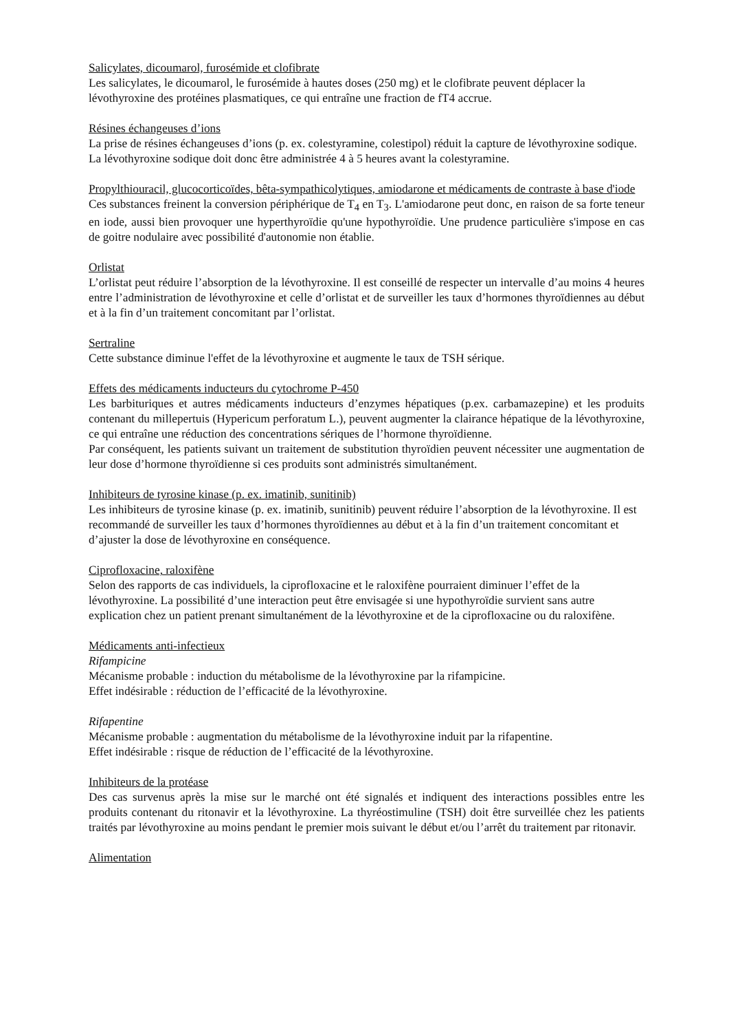Salicylates, dicoumarol, furosémide et clofibrate
Les salicylates, le dicoumarol, le furosémide à hautes doses (250 mg) et le clofibrate peuvent déplacer la lévothyroxine des protéines plasmatiques, ce qui entraîne une fraction de fT4 accrue.
Résines échangeuses d’ions
La prise de résines échangeuses d’ions (p. ex. colestyramine, colestipol) réduit la capture de lévothyroxine sodique. La lévothyroxine sodique doit donc être administrée 4 à 5 heures avant la colestyramine.
Propylthiouracil, glucocorticoïdes, bêta-sympathicolytiques, amiodarone et médicaments de contraste à base d'iode
Ces substances freinent la conversion périphérique de T<sub>4</sub> en T<sub>3</sub>. L'amiodarone peut donc, en raison de sa forte teneur en iode, aussi bien provoquer une hyperthyroïdie qu'une hypothyroïdie. Une prudence particulière s'impose en cas de goitre nodulaire avec possibilité d'autonomie non établie.
Orlistat
L’orlistat peut réduire l’absorption de la lévothyroxine. Il est conseillé de respecter un intervalle d’au moins 4 heures entre l’administration de lévothyroxine et celle d’orlistat et de surveiller les taux d’hormones thyroïdiennes au début et à la fin d’un traitement concomitant par l’orlistat.
Sertraline
Cette substance diminue l'effet de la lévothyroxine et augmente le taux de TSH sérique.
Effets des médicaments inducteurs du cytochrome P-450
Les barbituriques et autres médicaments inducteurs d’enzymes hépatiques (p.ex. carbamazepine) et les produits contenant du millepertuis (Hypericum perforatum L.), peuvent augmenter la clairance hépatique de la lévothyroxine, ce qui entraîne une réduction des concentrations sériques de l’hormone thyroïdienne.
Par conséquent, les patients suivant un traitement de substitution thyroïdien peuvent nécessiter une augmentation de leur dose d’hormone thyroïdienne si ces produits sont administrés simultanément.
Inhibiteurs de tyrosine kinase (p. ex. imatinib, sunitinib)
Les inhibiteurs de tyrosine kinase (p. ex. imatinib, sunitinib) peuvent réduire l’absorption de la lévothyroxine. Il est recommandé de surveiller les taux d’hormones thyroïdiennes au début et à la fin d’un traitement concomitant et d’ajuster la dose de lévothyroxine en conséquence.
Ciprofloxacine, raloxifène
Selon des rapports de cas individuels, la ciprofloxacine et le raloxifène pourraient diminuer l’effet de la lévothyroxine. La possibilité d’une interaction peut être envisagée si une hypothyroïdie survient sans autre explication chez un patient prenant simultanément de la lévothyroxine et de la ciprofloxacine ou du raloxifène.
Médicaments anti-infectieux
Rifampicine
Mécanisme probable : induction du métabolisme de la lévothyroxine par la rifampicine.
Effet indésirable : réduction de l’efficacité de la lévothyroxine.
Rifapentine
Mécanisme probable : augmentation du métabolisme de la lévothyroxine induit par la rifapentine.
Effet indésirable : risque de réduction de l’efficacité de la lévothyroxine.
Inhibiteurs de la protéase
Des cas survenus après la mise sur le marché ont été signalés et indiquent des interactions possibles entre les produits contenant du ritonavir et la lévothyroxine. La thyréostimuline (TSH) doit être surveillée chez les patients traités par lévothyroxine au moins pendant le premier mois suivant le début et/ou l’arrêt du traitement par ritonavir.
Alimentation